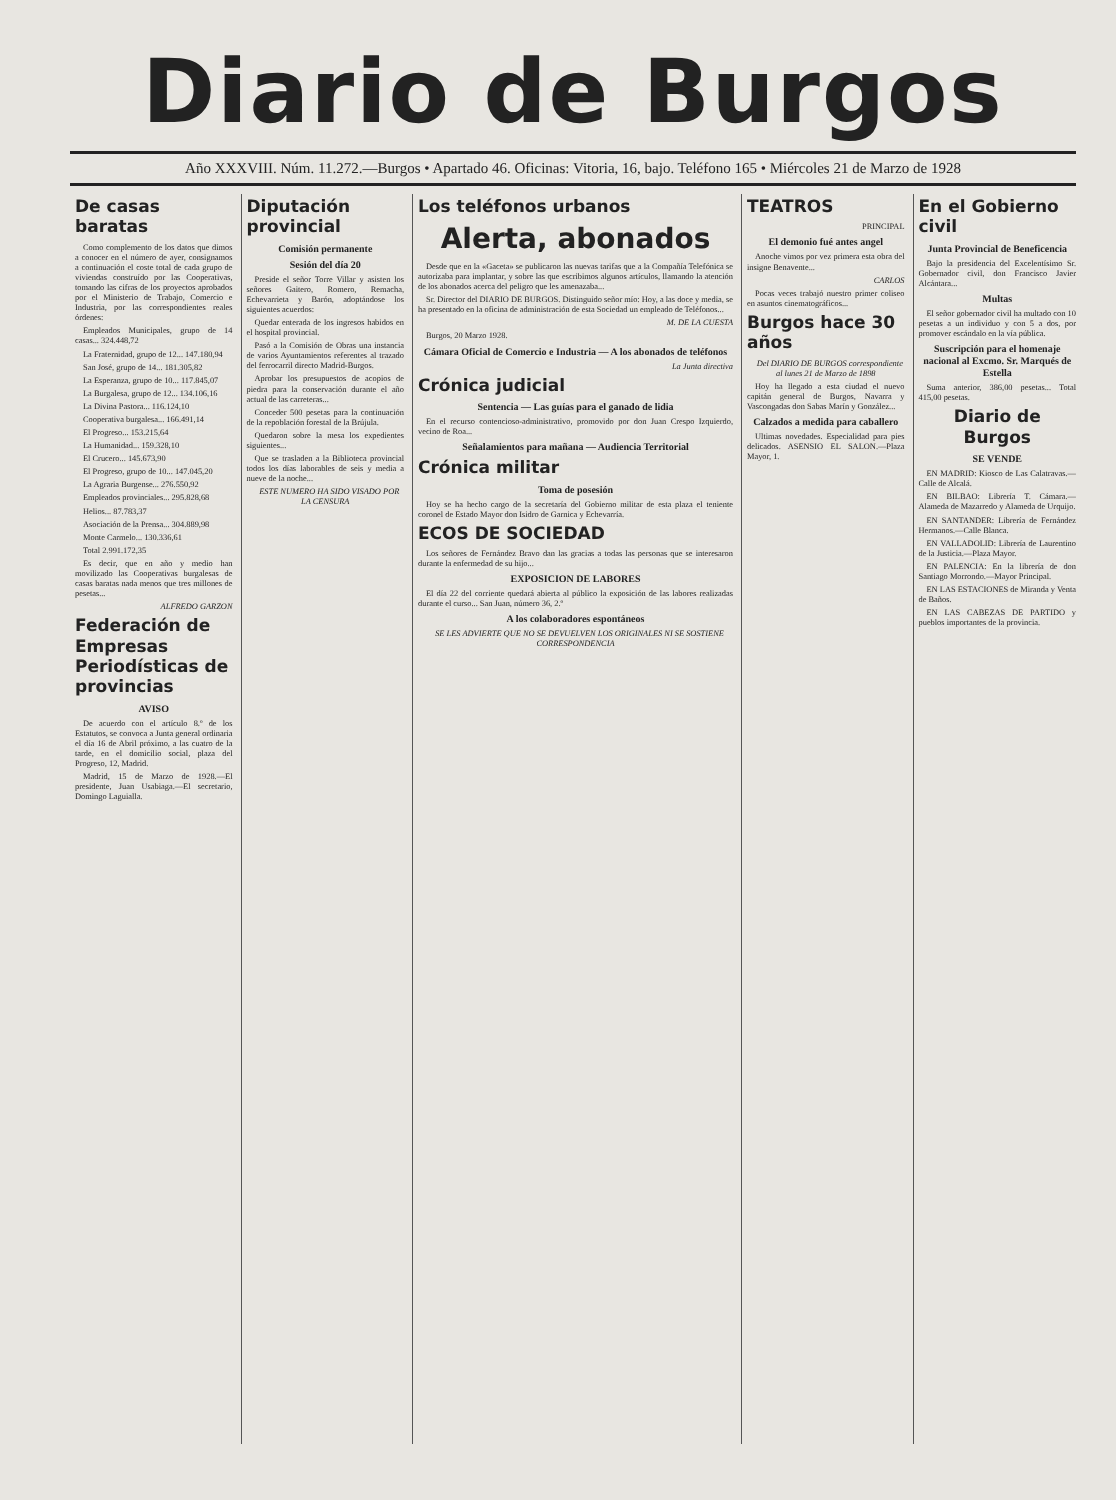Diario de Burgos
Año XXXVIII. Núm. 11.272.—Burgos • Apartado 46. Oficinas: Vitoria, 16, bajo. Teléfono 165 • Miércoles 21 de Marzo de 1928
De casas baratas
Como complemento de los datos que dimos a conocer en el número de ayer, consignamos a continuación el coste total de cada grupo de viviendas construído por las Cooperativas, tomando las cifras de los proyectos aprobados por el Ministerio de Trabajo, Comercio e Industria, por las correspondientes reales órdenes:
Empleados Municipales, grupo de 14 casas... 324.448,72
La Fraternidad, grupo de 12... 147.180,94
San José, grupo de 14... 181.305,82
La Esperanza, grupo de 10... 117.845,07
La Burgalesa, grupo de 12... 134.106,16
La Divina Pastora... 116.124,10
Cooperativa burgalesa... 166.491,14
El Progreso... 153.215,64
La Humanidad... 159.328,10
El Crucero... 145.673,90
El Progreso, grupo de 10... 147.045,20
La Agraria Burgense... 276.550,92
Empleados provinciales... 295.828,68
Helios... 87.783,37
Asociación de la Prensa... 304.889,98
Monte Carmelo... 130.336,61
Total 2.991.172,35
Es decir, que en año y medio han movilizado las Cooperativas burgalesas de casas baratas nada menos que tres millones de pesetas...
ALFREDO GARZON
Federación de Empresas Periodísticas de provincias
AVISO
De acuerdo con el artículo 8.º de los Estatutos, se convoca a Junta general ordinaria el día 16 de Abril próximo, a las cuatro de la tarde, en el domicilio social, plaza del Progreso, 12, Madrid.
Madrid, 15 de Marzo de 1928.—El presidente, Juan Usabiaga.—El secretario, Domingo Laguialla.
Diputación provincial
Comisión permanente
Sesión del día 20
Preside el señor Torre Villar y asisten los señores Gaitero, Romero, Remacha, Echevarrieta y Barón, adoptándose los siguientes acuerdos:
Quedar enterada de los ingresos habidos en el hospital provincial.
Pasó a la Comisión de Obras una instancia de varios Ayuntamientos referentes al trazado del ferrocarril directo Madrid-Burgos.
Aprobar los presupuestos de acopios de piedra para la conservación durante el año actual de las carreteras...
Conceder 500 pesetas para la continuación de la repoblación forestal de la Brújula.
Quedaron sobre la mesa los expedientes siguientes...
Que se trasladen a la Biblioteca provincial todos los días laborables de seis y media a nueve de la noche...
ESTE NUMERO HA SIDO VISADO POR LA CENSURA
Los teléfonos urbanos
Alerta, abonados
Desde que en la «Gaceta» se publicaron las nuevas tarifas que a la Compañía Telefónica se autorizaba para implantar, y sobre las que escribimos algunos artículos, llamando la atención de los abonados acerca del peligro que les amenazaba...
Sr. Director del DIARIO DE BURGOS. Distinguido señor mío: Hoy, a las doce y media, se ha presentado en la oficina de administración de esta Sociedad un empleado de Teléfonos...
M. DE LA CUESTA
Burgos, 20 Marzo 1928.
Cámara Oficial de Comercio e Industria — A los abonados de teléfonos
La Junta directiva
Crónica judicial
Sentencia — Las guías para el ganado de lidia
En el recurso contencioso-administrativo, promovido por don Juan Crespo Izquierdo, vecino de Roa...
Señalamientos para mañana — Audiencia Territorial
Crónica militar
Toma de posesión
Hoy se ha hecho cargo de la secretaría del Gobierno militar de esta plaza el teniente coronel de Estado Mayor don Isidro de Garnica y Echevarría.
ECOS DE SOCIEDAD
Los señores de Fernández Bravo dan las gracias a todas las personas que se interesaron durante la enfermedad de su hijo...
EXPOSICION DE LABORES
El día 22 del corriente quedará abierta al público la exposición de las labores realizadas durante el curso... San Juan, número 36, 2.º
A los colaboradores espontáneos
SE LES ADVIERTE QUE NO SE DEVUELVEN LOS ORIGINALES NI SE SOSTIENE CORRESPONDENCIA
TEATROS
PRINCIPAL
El demonio fué antes angel
Anoche vimos por vez primera esta obra del insigne Benavente...
CARLOS
Pocas veces trabajó nuestro primer coliseo en asuntos cinematográficos...
Burgos hace 30 años
Del DIARIO DE BURGOS correspondiente al lunes 21 de Marzo de 1898
Hoy ha llegado a esta ciudad el nuevo capitán general de Burgos, Navarra y Vascongadas don Sabas Marín y González...
Calzados a medida para caballero
Ultimas novedades. Especialidad para pies delicados. ASENSIO EL SALON.—Plaza Mayor, 1.
En el Gobierno civil
Junta Provincial de Beneficencia
Bajo la presidencia del Excelentísimo Sr. Gobernador civil, don Francisco Javier Alcántara...
Multas
El señor gobernador civil ha multado con 10 pesetas a un individuo y con 5 a dos, por promover escándalo en la vía pública.
Suscripción para el homenaje nacional al Excmo. Sr. Marqués de Estella
Suma anterior, 386,00 pesetas... Total 415,00 pesetas.
Diario de Burgos
SE VENDE
EN MADRID: Kiosco de Las Calatravas.—Calle de Alcalá.
EN BILBAO: Librería T. Cámara.—Alameda de Mazarredo y Alameda de Urquijo.
EN SANTANDER: Librería de Fernández Hermanos.—Calle Blanca.
EN VALLADOLID: Librería de Laurentino de la Justicia.—Plaza Mayor.
EN PALENCIA: En la librería de don Santiago Morrondo.—Mayor Principal.
EN LAS ESTACIONES de Miranda y Venta de Baños.
EN LAS CABEZAS DE PARTIDO y pueblos importantes de la provincia.